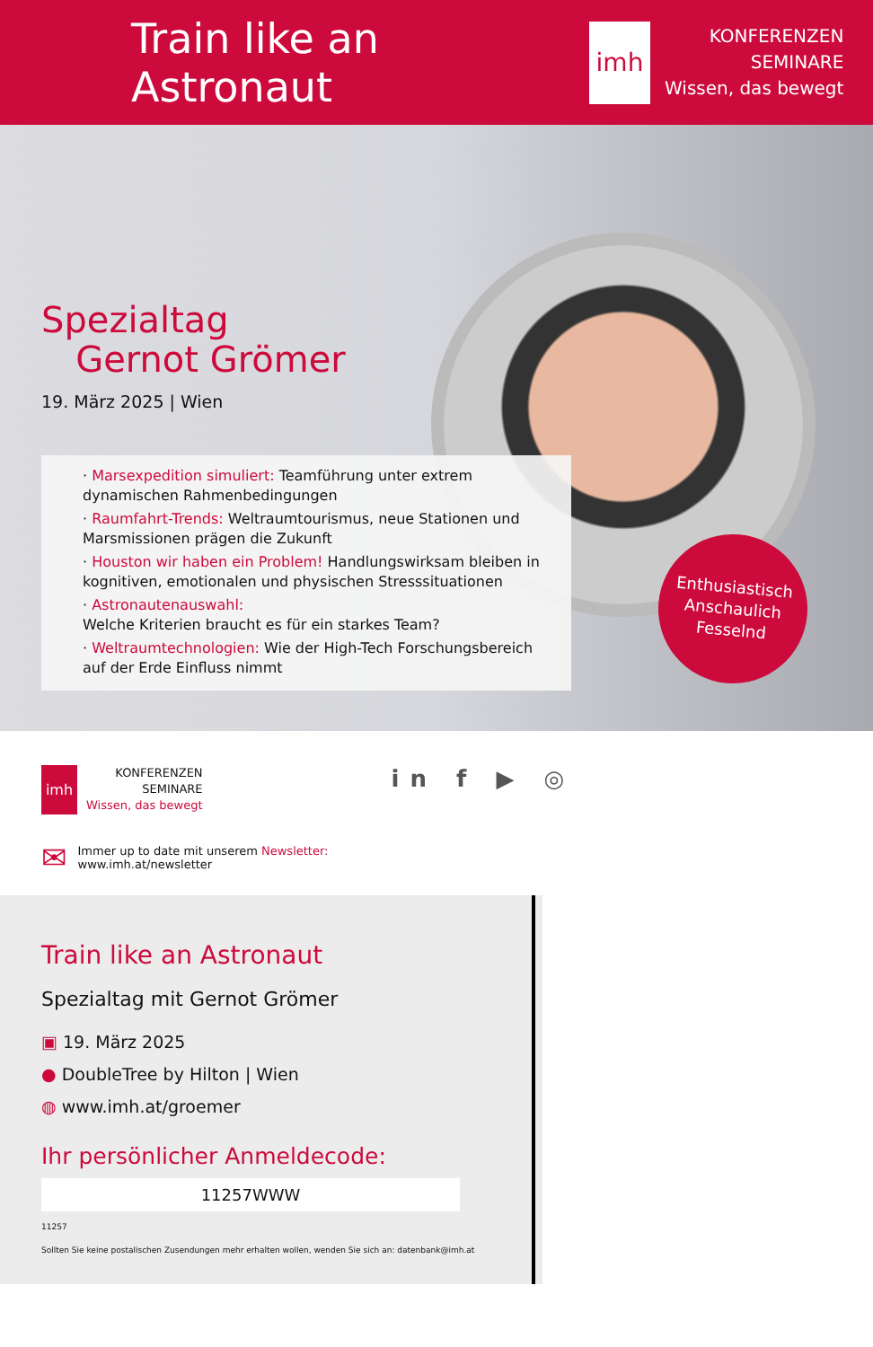Train like an Astronaut
imh
KONFERENZEN
SEMINARE
Wissen, das bewegt
Spezialtag
Gernot Grömer
19. März 2025 | Wien
· Marsexpedition simuliert: Teamführung unter extrem dynamischen Rahmenbedingungen
· Raumfahrt-Trends: Weltraumtourismus, neue Stationen und Marsmissionen prägen die Zukunft
· Houston wir haben ein Problem! Handlungswirksam bleiben in kognitiven, emotionalen und physischen Stresssituationen
· Astronautenauswahl:
Welche Kriterien braucht es für ein starkes Team?
· Weltraumtechnologien: Wie der High-Tech Forschungsbereich auf der Erde Einfluss nimmt
Enthusiastisch
Anschaulich
Fesselnd
imh
KONFERENZEN
SEMINARE
Wissen, das bewegt
in f ▶ ◎
✉
Immer up to date mit unserem Newsletter:
www.imh.at/newsletter
Train like an Astronaut
Spezialtag mit Gernot Grömer
▣ 19. März 2025
● DoubleTree by Hilton | Wien
◍ www.imh.at/groemer
Ihr persönlicher Anmeldecode:
11257WWW
11257
Sollten Sie keine postalischen Zusendungen mehr erhalten wollen, wenden Sie sich an: datenbank@imh.at